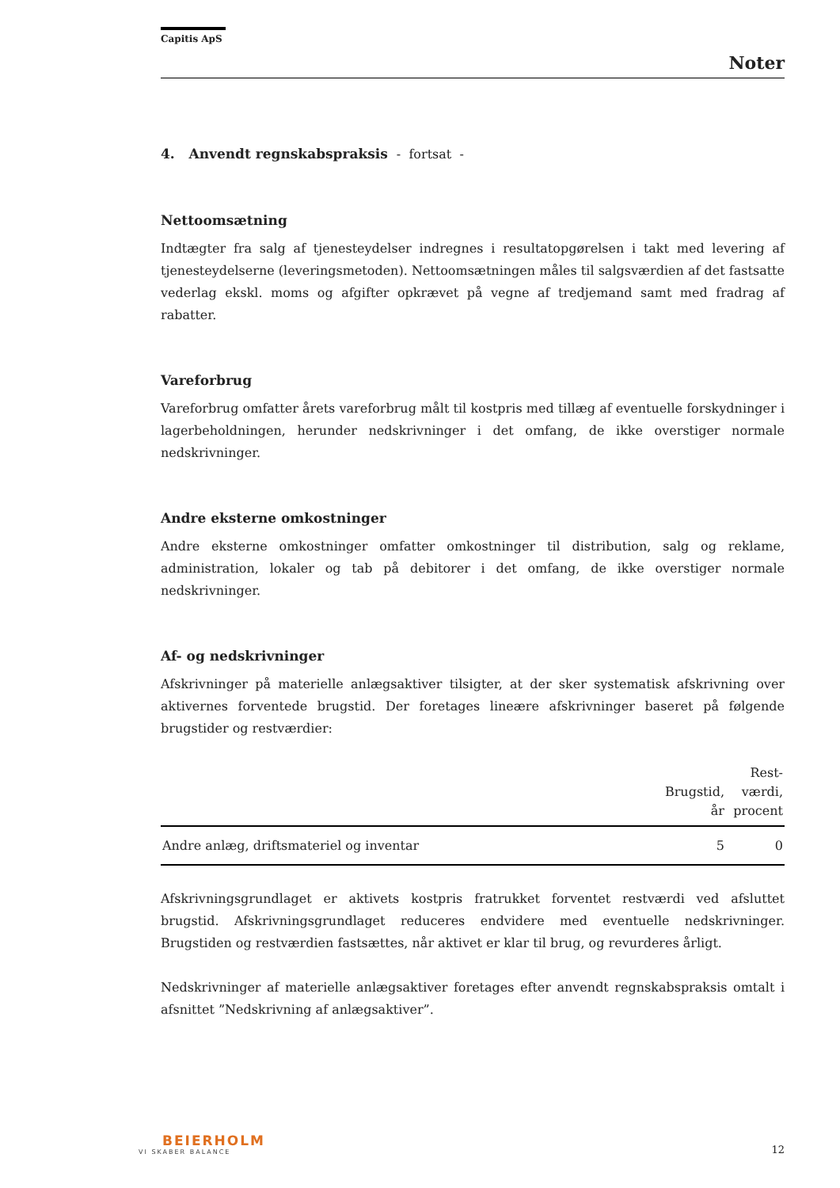Capitis ApS
Noter
4. Anvendt regnskabspraksis - fortsat -
Nettoomsætning
Indtægter fra salg af tjenesteydelser indregnes i resultatopgørelsen i takt med levering af tjenesteydelserne (leveringsmetoden). Nettoomsætningen måles til salgsværdien af det fastsatte vederlag ekskl. moms og afgifter opkrævet på vegne af tredjemand samt med fradrag af rabatter.
Vareforbrug
Vareforbrug omfatter årets vareforbrug målt til kostpris med tillæg af eventuelle forskydninger i lagerbeholdningen, herunder nedskrivninger i det omfang, de ikke overstiger normale nedskrivninger.
Andre eksterne omkostninger
Andre eksterne omkostninger omfatter omkostninger til distribution, salg og reklame, administration, lokaler og tab på debitorer i det omfang, de ikke overstiger normale nedskrivninger.
Af- og nedskrivninger
Afskrivninger på materielle anlægsaktiver tilsigter, at der sker systematisk afskrivning over aktivernes forventede brugstid. Der foretages lineære afskrivninger baseret på følgende brugstider og restværdier:
| | Brugstid, år | Rest- værdi, procent |
| --- | --- | --- |
| Andre anlæg, driftsmateriel og inventar | 5 | 0 |
Afskrivningsgrundlaget er aktivets kostpris fratrukket forventet restværdi ved afsluttet brugstid. Afskrivningsgrundlaget reduceres endvidere med eventuelle nedskrivninger. Brugstiden og restværdien fastsættes, når aktivet er klar til brug, og revurderes årligt.
Nedskrivninger af materielle anlægsaktiver foretages efter anvendt regnskabspraksis omtalt i afsnittet ”Nedskrivning af anlægsaktiver”.
BEIERHOLM
VI SKABER BALANCE
12